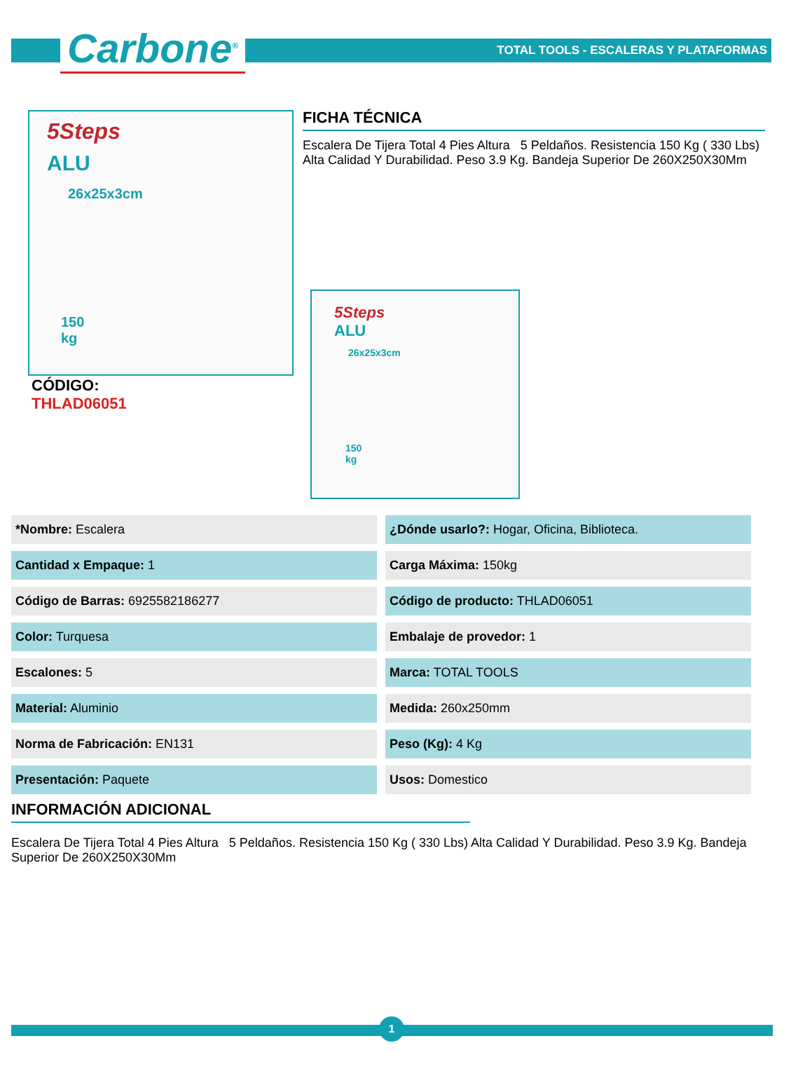Carbone<sup>®</sup>
TOTAL TOOLS - ESCALERAS Y PLATAFORMAS
5Steps
ALU
26x25x3cm
150
kg
CÓDIGO:
THLAD06051
FICHA TÉCNICA
Escalera De Tijera Total 4 Pies Altura 5 Peldaños. Resistencia 150 Kg ( 330 Lbs) Alta Calidad Y Durabilidad. Peso 3.9 Kg. Bandeja Superior De 260X250X30Mm
5Steps
ALU
26x25x3cm
150
kg
| *Nombre: Escalera | ¿Dónde usarlo?: Hogar, Oficina, Biblioteca. |
| Cantidad x Empaque: 1 | Carga Máxima: 150kg |
| Código de Barras: 6925582186277 | Código de producto: THLAD06051 |
| Color: Turquesa | Embalaje de provedor: 1 |
| Escalones: 5 | Marca: TOTAL TOOLS |
| Material: Aluminio | Medida: 260x250mm |
| Norma de Fabricación: EN131 | Peso (Kg): 4 Kg |
| Presentación: Paquete | Usos: Domestico |
INFORMACIÓN ADICIONAL
Escalera De Tijera Total 4 Pies Altura 5 Peldaños. Resistencia 150 Kg ( 330 Lbs) Alta Calidad Y Durabilidad. Peso 3.9 Kg. Bandeja Superior De 260X250X30Mm
1